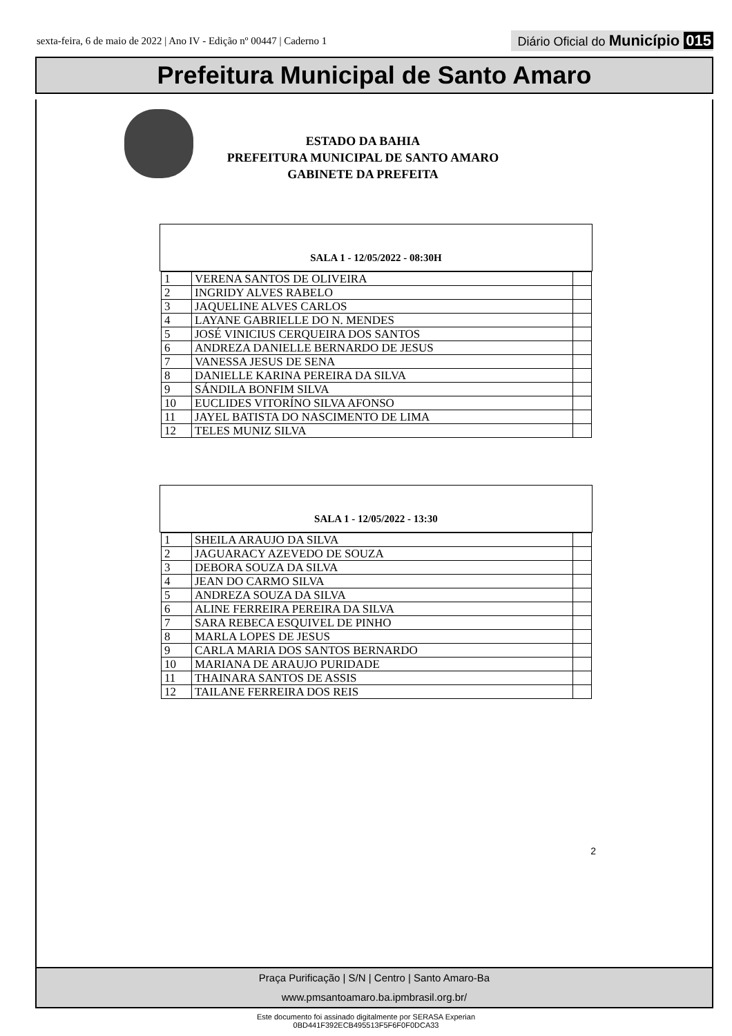sexta-feira, 6 de maio de 2022 | Ano IV - Edição nº 00447 | Caderno 1
Diário Oficial do Município 015
Prefeitura Municipal de Santo Amaro
ESTADO DA BAHIA
PREFEITURA MUNICIPAL DE SANTO AMARO
GABINETE DA PREFEITA
SALA 1 - 12/05/2022 - 08:30H
| 1 | VERENA SANTOS DE OLIVEIRA | |
| 2 | INGRIDY ALVES RABELO | |
| 3 | JAQUELINE ALVES CARLOS | |
| 4 | LAYANE GABRIELLE DO N. MENDES | |
| 5 | JOSÉ VINICIUS CERQUEIRA DOS SANTOS | |
| 6 | ANDREZA DANIELLE BERNARDO DE JESUS | |
| 7 | VANESSA JESUS DE SENA | |
| 8 | DANIELLE KARINA PEREIRA DA SILVA | |
| 9 | SÁNDILA BONFIM SILVA | |
| 10 | EUCLIDES VITORÍNO SILVA AFONSO | |
| 11 | JAYEL BATISTA DO NASCIMENTO DE LIMA | |
| 12 | TELES MUNIZ SILVA | |
SALA 1 - 12/05/2022 - 13:30
| 1 | SHEILA ARAUJO DA SILVA | |
| 2 | JAGUARACY AZEVEDO DE SOUZA | |
| 3 | DEBORA SOUZA DA SILVA | |
| 4 | JEAN DO CARMO SILVA | |
| 5 | ANDREZA SOUZA DA SILVA | |
| 6 | ALINE FERREIRA PEREIRA DA SILVA | |
| 7 | SARA REBECA ESQUIVEL DE PINHO | |
| 8 | MARLA LOPES DE JESUS | |
| 9 | CARLA MARIA DOS SANTOS BERNARDO | |
| 10 | MARIANA DE ARAUJO PURIDADE | |
| 11 | THAINARA SANTOS DE ASSIS | |
| 12 | TAILANE FERREIRA DOS REIS | |
2
Praça Purificação | S/N | Centro | Santo Amaro-Ba
www.pmsantoamaro.ba.ipmbrasil.org.br/
Este documento foi assinado digitalmente por SERASA Experian
0BD441F392ECB495513F5F6F0F0DCA33